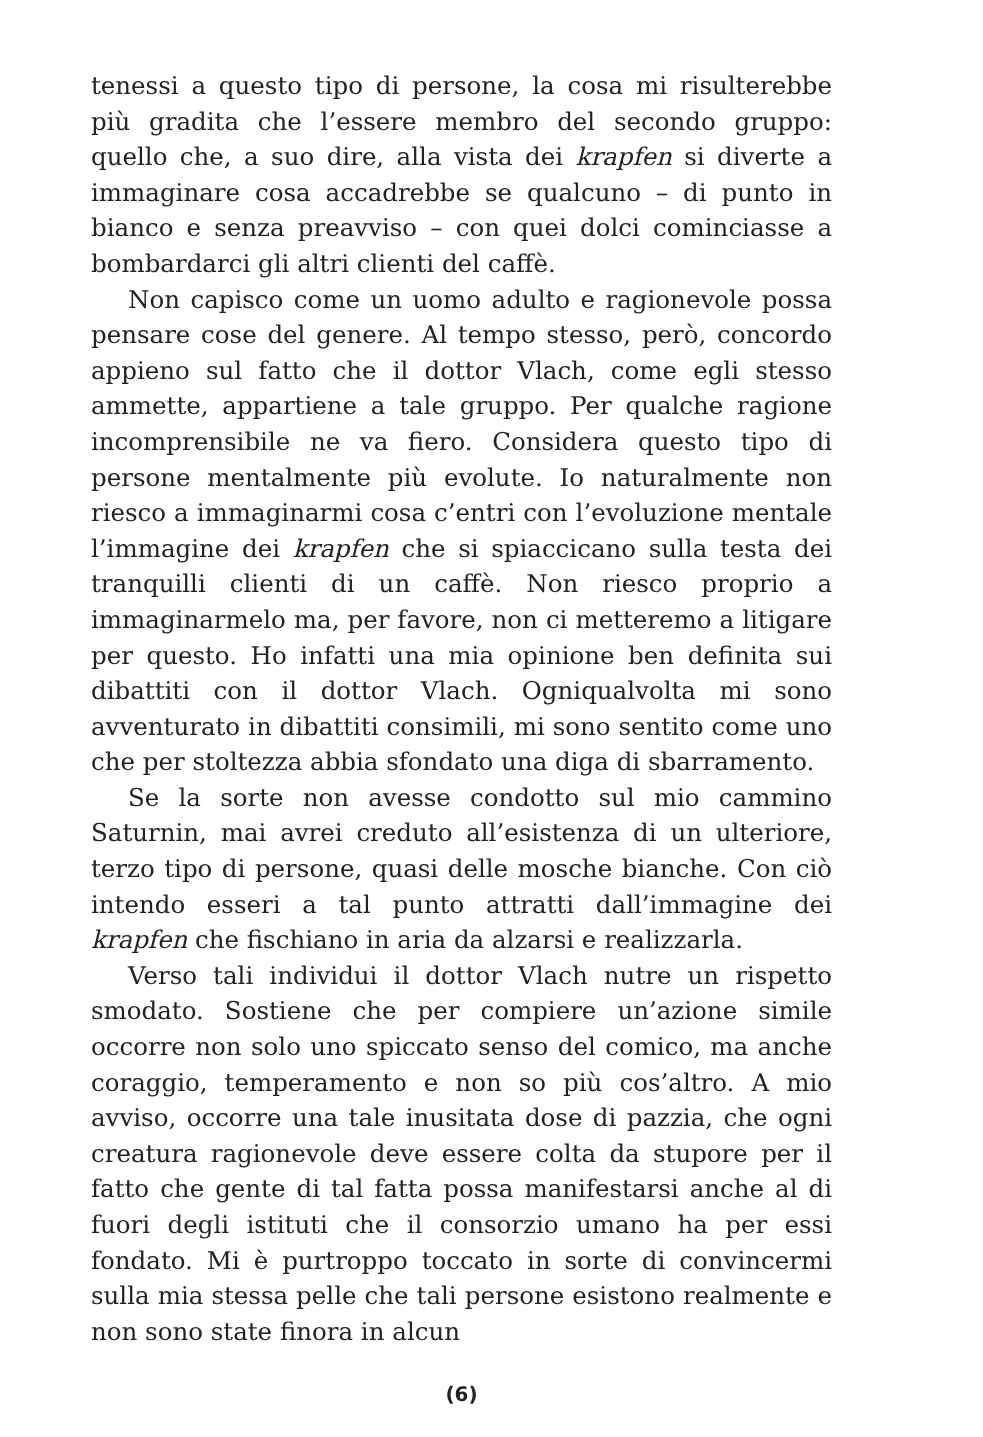tenessi a questo tipo di persone, la cosa mi risulterebbe più gradita che l’essere membro del secondo gruppo: quello che, a suo dire, alla vista dei krapfen si diverte a immaginare cosa accadrebbe se qualcuno – di punto in bianco e senza preavviso – con quei dolci cominciasse a bombardarci gli altri clienti del caffè.
Non capisco come un uomo adulto e ragionevole possa pensare cose del genere. Al tempo stesso, però, concordo appieno sul fatto che il dottor Vlach, come egli stesso ammette, appartiene a tale gruppo. Per qualche ragione incomprensibile ne va fiero. Considera questo tipo di persone mentalmente più evolute. Io naturalmente non riesco a immaginarmi cosa c’entri con l’evoluzione mentale l’immagine dei krapfen che si spiaccicano sulla testa dei tranquilli clienti di un caffè. Non riesco proprio a immaginarmelo ma, per favore, non ci metteremo a litigare per questo. Ho infatti una mia opinione ben definita sui dibattiti con il dottor Vlach. Ogniqualvolta mi sono avventurato in dibattiti consimili, mi sono sentito come uno che per stoltezza abbia sfondato una diga di sbarramento.
Se la sorte non avesse condotto sul mio cammino Saturnin, mai avrei creduto all’esistenza di un ulteriore, terzo tipo di persone, quasi delle mosche bianche. Con ciò intendo esseri a tal punto attratti dall’immagine dei krapfen che fischiano in aria da alzarsi e realizzarla.
Verso tali individui il dottor Vlach nutre un rispetto smodato. Sostiene che per compiere un’azione simile occorre non solo uno spiccato senso del comico, ma anche coraggio, temperamento e non so più cos’altro. A mio avviso, occorre una tale inusitata dose di pazzia, che ogni creatura ragionevole deve essere colta da stupore per il fatto che gente di tal fatta possa manifestarsi anche al di fuori degli istituti che il consorzio umano ha per essi fondato. Mi è purtroppo toccato in sorte di convincermi sulla mia stessa pelle che tali persone esistono realmente e non sono state finora in alcun
(6)